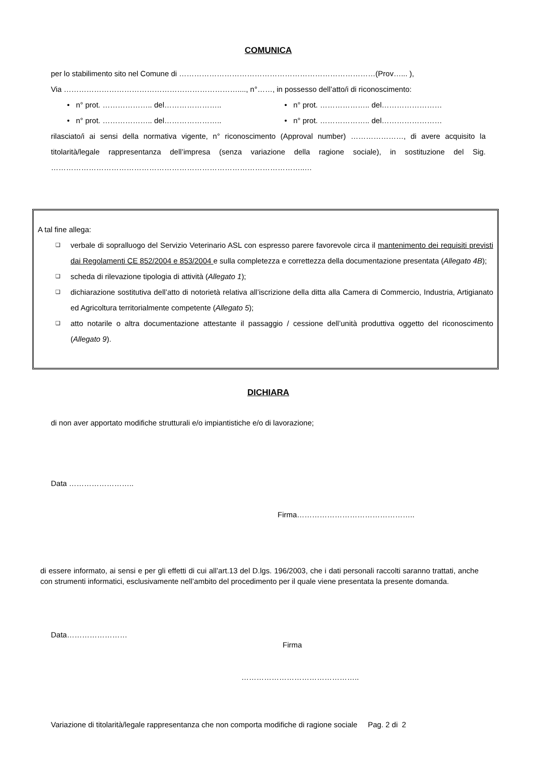COMUNICA
per lo stabilimento sito nel Comune di ……………………………………………………………………(Prov…... ),
Via ……………………………………………………………...., n°……, in possesso dell’atto/i di riconoscimento:
• n° prot. ……………….. del…………………..
• n° prot. ……………….. del……………………
• n° prot. ……………….. del…………………..
• n° prot. ……………….. del……………………
rilasciato/i ai sensi della normativa vigente, n° riconoscimento (Approval number) …………………, di avere acquisito la titolarità/legale rappresentanza dell’impresa (senza variazione della ragione sociale), in sostituzione del Sig. ………………………………………………………………………………………..…
A tal fine allega:
❑ verbale di sopralluogo del Servizio Veterinario ASL con espresso parere favorevole circa il mantenimento dei requisiti previsti dai Regolamenti CE 852/2004 e 853/2004 e sulla completezza e correttezza della documentazione presentata (Allegato 4B);
❑ scheda di rilevazione tipologia di attività (Allegato 1);
❑ dichiarazione sostitutiva dell’atto di notorietà relativa all’iscrizione della ditta alla Camera di Commercio, Industria, Artigianato ed Agricoltura territorialmente competente (Allegato 5);
❑ atto notarile o altra documentazione attestante il passaggio / cessione dell’unità produttiva oggetto del riconoscimento (Allegato 9).
DICHIARA
di non aver apportato modifiche strutturali e/o impiantistiche e/o di lavorazione;
Data ……………………..
Firma………………………………………..
di essere informato, ai sensi e per gli effetti di cui all’art.13 del D.lgs. 196/2003, che i dati personali raccolti saranno trattati, anche con strumenti informatici, esclusivamente nell’ambito del procedimento per il quale viene presentata la presente domanda.
Data……………………
Firma
………………………………………..
Variazione di titolarità/legale rappresentanza che non comporta modifiche di ragione sociale Pag. 2 di 2